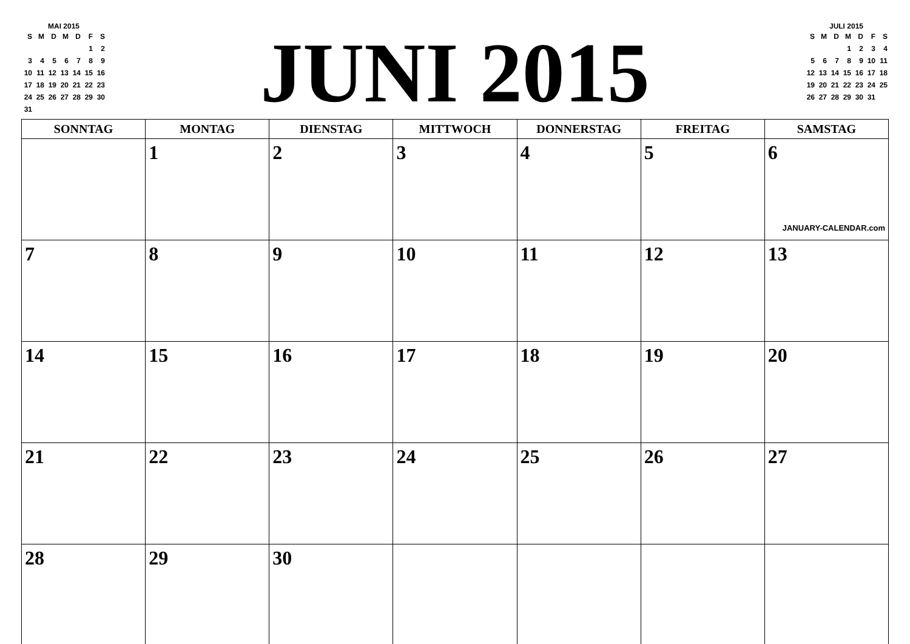MAI 2015
| S | M | D | M | D | F | S |
| --- | --- | --- | --- | --- | --- | --- |
| | | | | | 1 | 2 |
| 3 | 4 | 5 | 6 | 7 | 8 | 9 |
| 10 | 11 | 12 | 13 | 14 | 15 | 16 |
| 17 | 18 | 19 | 20 | 21 | 22 | 23 |
| 24 | 25 | 26 | 27 | 28 | 29 | 30 |
| 31 | | | | | | |
JUNI 2015
JULI 2015
| S | M | D | M | D | F | S |
| --- | --- | --- | --- | --- | --- | --- |
| | | | 1 | 2 | 3 | 4 |
| 5 | 6 | 7 | 8 | 9 | 10 | 11 |
| 12 | 13 | 14 | 15 | 16 | 17 | 18 |
| 19 | 20 | 21 | 22 | 23 | 24 | 25 |
| 26 | 27 | 28 | 29 | 30 | 31 | |
| SONNTAG | MONTAG | DIENSTAG | MITTWOCH | DONNERSTAG | FREITAG | SAMSTAG |
| --- | --- | --- | --- | --- | --- | --- |
| | 1 | 2 | 3 | 4 | 5 | 6 JANUARY-CALENDAR.com |
| 7 | 8 | 9 | 10 | 11 | 12 | 13 |
| 14 | 15 | 16 | 17 | 18 | 19 | 20 |
| 21 | 22 | 23 | 24 | 25 | 26 | 27 |
| 28 | 29 | 30 | | | | |